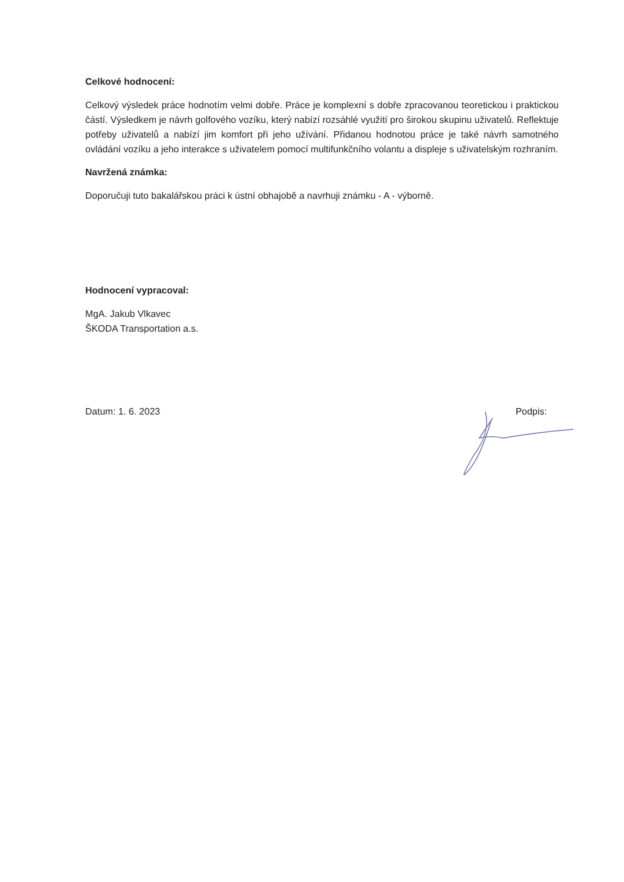Celkové hodnocení:
Celkový výsledek práce hodnotím velmi dobře. Práce je komplexní s dobře zpracovanou teoretickou i praktickou částí. Výsledkem je návrh golfového vozíku, který nabízí rozsáhlé využití pro širokou skupinu uživatelů. Reflektuje potřeby uživatelů a nabízí jim komfort při jeho užívání. Přidanou hodnotou práce je také návrh samotného ovládání vozíku a jeho interakce s uživatelem pomocí multifunkčního volantu a displeje s uživatelským rozhraním.
Navržená známka:
Doporučuji tuto bakalářskou práci k ústní obhajobě a navrhuji známku - A - výborně.
Hodnocení vypracoval:
MgA. Jakub Vlkavec
ŠKODA Transportation a.s.
Datum: 1. 6. 2023 Podpis: